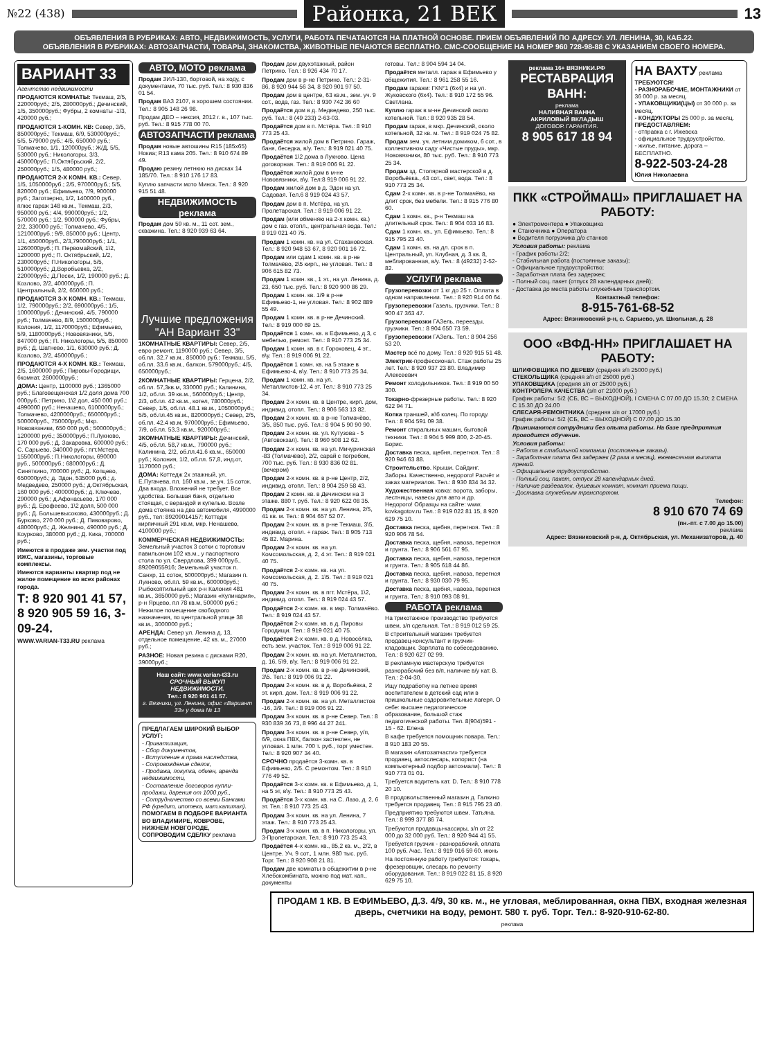№22 (438) Районка, 21 ВЕК 13
ОБЪЯВЛЕНИЯ В РУБРИКАХ: АВТО, НЕДВИЖИМОСТЬ, УСЛУГИ, РАБОТА ПЕЧАТАЮТСЯ НА ПЛАТНОЙ ОСНОВЕ. ПРИЕМ ОБЪЯВЛЕНИЙ ПО АДРЕСУ: УЛ. ЛЕНИНА, 30, КАБ.22.
ОБЪЯВЛЕНИЯ В РУБРИКАХ: АВТОЗАПЧАСТИ, ТОВАРЫ, ЗНАКОМСТВА, ЖИВОТНЫЕ ПЕЧАЮТСЯ БЕСПЛАТНО. СМС-СООБЩЕНИЕ НА НОМЕР 960 728-98-88 С УКАЗАНИЕМ СВОЕГО НОМЕРА.
ВАРИАНТ 33
Агентство недвижимости
ПРОДАЮТСЯ КОМНАТЫ: Текмаш, 2/5, 220000руб.; 2/5, 280000руб.; Дечинский, 1/5, 350000руб.; Фубры, 2 комнаты -1\3, 420000 руб.;
ПРОДАЮТСЯ 1-КОМН. КВ: Север, 3/5, 850000руб.; Текмаш, 6/9, 530000руб.; 5/5, 579000 руб.; 4/5, 650000 руб.; Толмачево, 1/1, 120000руб.; Ж/Д, 5/5, 530000 руб.; Никологоры, 3/3, 450000руб.; П.Октябрьский, 2/2, 250000руб.; 1/5, 480000 руб.;
ПРОДАЮТСЯ 2-Х КОМН. КВ.: Север, 1/5, 1050000руб.; 2/5, 970000руб.; 5/5, 820000 руб.; Ефимьево, 7/9, 900000 руб.; Заготзерно, 1/2, 1400000 руб., плюс гараж 148 кв.м., Текмаш, 2/3, 950000 руб.; 4/4, 990000руб.; 1/2, 570000 руб.; 1/2, 900000 руб.; Фубры, 2/2, 330000 руб.; Толмачево, 4/5, 1210000руб.; 9/9, 850000 руб.; Центр, 1/1, 450000руб., 2/3,790000руб.; 1/1, 1260000руб.; П. Первомайский, 1\2, 1200000 руб.; П. Октябрьский, 1/2, 230000руб.; П.Никологоры, 5/5, 510000руб.; Д.Воробьевка, 2/2, 220000руб.; Д.Пески, 1/2, 190000 руб.; Д. Козлово, 2/2, 400000руб.; П. Центральный, 2/2, 650000 руб.;
ПРОДАЮТСЯ 3-Х КОМН. КВ.: Текмаш, 1/2, 790000руб.; 2/2, 690000руб.; 1/5, 1000000руб.; Дечинский, 4/5, 790000 руб.; Толмачево, 8/9, 1500000руб.; Колония, 1/2, 1170000руб.; Ефимьево, 5/9, 1180000руб.; Нововязники, 5/5, 847000 руб.; П. Никологоры, 5/5, 850000 руб.; Д. Шатнево, 1/1, 630000 руб.; Д. Козлово, 2/2, 450000руб.;
ПРОДАЮТСЯ 4-Х КОМН. КВ.: Текмаш, 2/5, 1600000 руб.; Пировы-Городищи, 6комнат, 2600000руб.;
ДОМА: Центр, 1100000 руб.; 1365000 руб.; Благовещенская 1/2 доля дома 700 000руб.; Петрино, 1\2 дол, 450 000 руб.; 4990000 руб.; Ненашево, 6100000руб.; Толмачево, 4200000руб.; 650000руб.; 500000руб., 750000руб.; Мкр. Нововязники, 650 000 руб.; 500000руб.; 1200000 руб.; 350000руб.; П.Лукново, 170 000 руб.; Д. Захаровка, 600000 руб.; С. Сарыево, 340000 руб.; пгт.Мстера, 1550000руб.; П.Никологоры, 690000 руб., 500000руб.; 680000руб.; Д. Синяткино, 700000 руб.; Д. Копцево, 650000руб.; д. Эдон, 535000 руб.; д. Медведево, 250000 руб.; д.Октябрьская, 160 000 руб.; 400000руб.; д. Ключево, 290000 руб.; д.Афонасьево, 170 000 руб.; Д. Ерофеево, 1\2 доля, 500 000 руб.; Д. Большевысоково, 430000руб.; Д. Бурково, 270 000 руб.; Д. Пивоварово, 480000руб.; Д. Желнино, 490000 руб.; Д. Коурково, 380000 руб.; Д. Кика, 700000 руб.;
Имеются в продаже зем. участки под ИЖС, магазины, торговые комплексы.
Имеются варианты квартир под не жилое помещение во всех районах города.
Т: 8 920 901 41 57, 8 920 905 59 16, 3-09-24.
WWW.VARIAN-T33.RU реклама
АВТО, МОТО реклама
Продам ЗИЛ-130, бортовой, на ходу, с документами, 70 тыс. руб. Тел.: 8 930 836 01 54.
Продам ВАЗ 2107, в хорошем состоянии. Тел.: 8 905 148 26 98.
Продам ДЕО – нексия, 2012 г. в., 107 тыс. руб. Тел.: 8 915 778 00 70.
АВТОЗАПЧАСТИ реклама
Продам новые автошины R15 (185х65) Нокиа; R13 кама 205. Тел.: 8 910 674 89 49.
Продаю резину летнюю на дисках 14 185/70. Тел.: 8 910 176 17 83.
Куплю запчасти мото Минск. Тел.: 8 920 915 51 48.
НЕДВИЖИМОСТЬ реклама
Продам дом 59 кв. м., 11 сот. зем., скважина. Тел.: 8 920 939 63 64.
Лучшие предложения
"АН Вариант 33"
1КОМНАТНЫЕ КВАРТИРЫ: Север, 2/5, евро ремонт, 1190000 руб.; Север, 3/5, об.пл. 32.7 кв.м., 850000 руб.; Текмаш, 5/5, об.пл. 33.6 кв.м., балкон, 579000руб.; 4/5, 650000руб.;
2КОМНАТНЫЕ КВАРТИРЫ: Герцена, 2/2, об.пл. 57,3кв.м, 330000 руб.; Калинина, 1/2, об.пл. 39 кв.м., 560000руб.; Центр, 2/3, об.пл. 42 кв.м., котел, 780000руб.; Север, 1/5, об.пл. 48.1 кв.м., 1050000руб.; 5/5, об.пл.45 кв.м., 820000руб.; Север, 2/5, об.пл. 42.4 кв.м, 970000руб.; Ефимьево, 7/9, об.пл. 53.3 кв.м., 920000руб.;
3КОМНАТНЫЕ КВАРТИРЫ: Дечинский, 4/5, об.пл. 58,7 кв.м., 790000 руб.; Калинина, 2/2, об.пл.41.6 кв.м., 650000 руб.; Колония, 1/2, об.пл. 57,8, инд.от, 1170000 руб.;
ДОМА: Коттедж 2х этажный, ул. Е.Пугачева, пл. 160 кв.м., зе.уч. 15 соток. Два входа. Вложений не требует. Все удобства. Большая баня, отдельно стоящая, с верандой и купелью. Возле дома стоянка на два автомобиля, 4990000 руб., тел: 89209014157; Коттедж кирпичный 291 кв.м, мкр. Ненашево, 4100000 руб.;
КОММЕРЧЕСКАЯ НЕДВИЖИМОСТЬ: Земельный участок 3 сотки с торговым павильоном 102 кв.м., у паспортного стола по ул. Свердлова, 399 000руб., 89209055916; Земельный участок п. Санхр, 11 соток, 500000руб.; Магазин п. Лукново, об.пл. 59 кв.м., 600000руб.; Рыбокоптильный цех р-н Калония 481 кв.м., 3650000 руб.; Магазин «Кулинария», р-н Ярцево, пл 78 кв.м, 500000 руб.; Нежилое помещение свободного назначения, по центральной улице 38 кв.м., 3000000 руб.;
АРЕНДА: Север ул. Ленина д. 13, отдельное помещение, 42 кв. м., 27000 руб.;
РАЗНОЕ: Новая резина с дисками R20, 39000руб.;
Наш сайт: www.varian-t33.ru
СРОЧНЫЙ ВЫКУП НЕДВИЖИМОСТИ.
Тел.: 8 920 901 41 57.
г. Вязники, ул. Ленина, офис «Вариант 33» у дома № 13
ПРЕДЛАГАЕМ ШИРОКИЙ ВЫБОР УСЛУГ:
- Приватизация,
- Сбор документов,
- Вступление в права наследства,
- Сопровождение сделок,
- Продажа, покупка, обмен, аренда недвижимости,
- Составление договоров купли-продажи, дарения от 1000 руб.,
- Сотрудничество со всеми Банками РФ (кредит, ипотека, мат.капитал).
ПОМОГАЕМ В ПОДБОРЕ ВАРИАНТА ВО ВЛАДИМИРЕ, КОВРОВЕ, НИЖНЕМ НОВГОРОДЕ, СОПРОВОДИМ СДЕЛКУ реклама
Продам дом двухэтажный, район Петрино. Тел.: 8 926 434 70 17.
Продам дом в р-не Петрино. Тел.: 2-31-86, 8 920 944 56 34, 8 920 901 97 50.
Продам дом в центре, 63 кв.м., зем. уч. 9 сот., вода, газ. Тел.: 8 930 742 36 60
Продаётся дом в д. Медведево, 250 тыс. руб. Тел.: 8 (49 233) 2-63-03.
Продаётся дом в п. Мстёра. Тел.: 8 910 773 25 43.
Продаётся жилой дом в Петрино. Гараж, баня, беседка, в/у. Тел.: 8 919 021 40 75.
Продаётся 1\2 дома в Лукново. Цена договорная. Тел.: 8 919 006 91 22.
Продаётся жилой дом в м-не Нововязники, в\у. Тел:8 919 006 91 22.
Продам жилой дом в д. Эдон на ул. Садовая. Тел.6 8 919 024 43 57.
Продам дом в п. Мстёра, на ул. Пролетарская. Тел.: 8 919 006 91 22.
Продам (или обменяю на 2-х комн. кв.) дом с газ. отопл., центральная вода. Тел.: 8 919 021 40 75.
Продам 1 комн. кв. на ул. Стахановская. Тел.: 8 920 948 53 67, 8 920 901 16 72.
Продам или сдам 1 комн. кв. в р-не Толмачёво, 2\5 кирп., не угловая. Тел.: 8 906 615 82 73.
Продам 1 комн. кв., 1 эт., на ул. Ленина, д. 23, 650 тыс. руб. Тел.: 8 920 900 86 29.
Продам 1 комн. кв. 1/9 в р-не Ефимьево-1, не угловая. Тел.: 8 902 889 55 49.
Продам 1 комн. кв. в р-не Дечинский. Тел.: 8 919 000 69 15.
Продаётся 1 комн. кв. в Ефимьево, д.3, с мебелью, ремонт. Тел.: 8 910 773 25 34.
Продам 1 комн. кв. в г. Гороховец, 4 эт., в\у. Тел.: 8 919 006 91 22.
Продаётся 1 комн. кв. на 5 этаже в Ефимьево-4, в\у. Тел.: 8 910 773 25 34.
Продам 1 комн. кв. на ул. Металлистов-12, 4 эт. Тел.: 8 910 773 25 34.
Продам 2-х комн. кв. в Центре, кирп. дом, индивид. отопл. Тел.: 8 906 563 13 82.
Продам 2-х комн. кв. в р-не Толмачёво, 3/5, 850 тыс. руб. Тел.: 8 904 5 90 90 90.
Продам 2-х комн. кв. ул. Кутузова - 5 (Автовокзал). Тел.: 8 960 508 12 62.
Продам 2-х комн. кв. на ул. Мичуринская -83 (Толмачёво), 2/2, сарай с погребом, 700 тыс. руб. Тел.: 8 930 836 02 81. (вечером)
Продам 2-х комн. кв. в р-не Центр, 2/2, индивид. отопл. Тел.: 8 904 259 58 43.
Продам 2 комн. кв. в Дечинском на 3 этаже. 880 т. руб. Тел.: 8 920 622 08 35.
Продам 2-х комн. кв. на ул. Ленина, 2/5, 41 кв. м. Тел.: 8 904 657 52 07.
Продам 2-х комн. кв. в р-не Текмаш, 3\5, индивид. отопл. + гараж. Тел.: 8 905 713 45 82. Марина.
Продам 2-х комн. кв. на ул. Комсомольская, д. 2, 4 эт. Тел.: 8 919 021 40 75.
Продаётся 2-х комн. кв. на ул. Комсомольская, д. 2. 1\5. Тел.: 8 919 021 40 75.
Продам 2-х комн. кв. в пгт. Мстёра, 1\2, индивид. отопл. Тел.: 8 919 024 43 57.
Продаётся 2-х комн. кв. в мкр. Толмачёво. Тел.: 8 919 024 43 57.
Продаётся 2-х комн. кв. в д. Пировы Городищи. Тел.: 8 919 021 40 75.
Продаётся 2-х комн. кв. в д. Новосёлка, есть зем. участок. Тел.: 8 919 006 91 22.
Продам 2-х комн. кв. на ул. Металлистов, д. 16, 5\9, в\у. Тел.: 8 919 006 91 22.
Продам 2-х комн. кв. в р-не Дечинский, 3\5. Тел.: 8 919 006 91 22.
Продам 2-х комн. кв. в д. Воробьёвка, 2 эт. кирп. дом. Тел.: 8 919 006 91 22.
Продам 2-х комн. кв. на ул. Металлистов -16, 3/9. Тел.: 8 919 006 91 22.
Продам 3-х комн. кв. в р-не Север. Тел.: 8 930 839 36 73, 8 996 44 27 241.
Продам 3-х комн. кв. в р-не Север, у/п, 6/9, окна ПВХ, балкон застеклен, не угловая. 1 млн. 700 т. руб., торг уместен. Тел.: 8 920 907 34 40.
СРОЧНО продаётся 3-комн. кв. в Ефимьево, 2/5. С ремонтом. Тел.: 8 910 776 49 52.
Продаётся 3-х комн. кв. в Ефимьево, д. 1, на 5 эт, в\у. Тел.: 8 910 773 25 43.
Продаётся 3-х комн. кв. на С. Лазо, д. 2, 6 эт. Тел.: 8 910 773 25 43.
Продам 3-х комн. кв. на ул. Ленина, 7 этаж. Тел.: 8 910 773 25 43.
Продам 3-х комн. кв. в п. Никологоры, ул. 3-Пролетарская. Тел.: 8 910 773 25 43.
Продаётся 4-х комн. кв., 85,2 кв. м., 2/2, в Центре. Уч. 9 сот., 1 млн. 980 тыс. руб. Торг. Тел.: 8 920 908 21 81.
Продам две комнаты в общежитии в р-не Хлебокомбината, можно под мат. кап., документы
готовы. Тел.: 8 904 594 14 04.
Продаётся металл. гараж в Ефимьево у общежития. Тел.: 8 961 258 55 16.
Продам гаражи: ГКN°1 (6х4) и на ул. Жуковского (6х4). Тел.: 8 910 172 55 96. Светлана.
Куплю гараж в м-не Дечинский около котельной. Тел.: 8 920 935 28 54.
Продам гараж, в мкр. Дечинский, около котельной, 32 кв. м. Тел.: 8 919 024 75 82.
Продам зем. уч. летним домиком, 6 сот., в коллективном саду «Чистые пруды», мкр. Нововязники, 80 тыс. руб. Тел.: 8 910 773 25 34.
Продам зд. Столярной мастерской в д. Воробьёвка., 43 сот., свет, вода. Тел.: 8 910 773 25 34.
Сдам 2-х комн. кв. в р-не Толмачёво, на длит срок, без мебели. Тел.: 8 915 776 80 60.
Сдам 1 комн. кв., р-н Текмаш на длительный срок. Тел.: 8 904 033 16 83.
Сдам 1 комн. кв., ул. Ефимьево. Тел.: 8 915 795 23 40.
Сдам 1 комн. кв. на дл. срок в п. Центральный, ул. Клубная, д. 3 кв. 8, меблированная, в/у. Тел.: 8 (49232) 2-52-82.
УСЛУГИ реклама
Грузоперевозки от 1 кг до 25 т. Оплата в одном направлении. Тел.: 8 920 914 00 64.
Грузоперевозки Газель, грузчики. Тел.: 8 900 47 363 47.
Грузоперевозки ГАЗель, переезды, грузчики. Тел.: 8 904 650 73 59.
Грузоперевозки ГАЗель. Тел.: 8 904 256 53 20.
Мастер всё по дому. Тел.: 8 920 915 51 48.
Электрик-профессионал. Стаж работы 25 лет. Тел.: 8 920 937 23 80. Владимир Алексеевич
Ремонт холодильников. Тел.: 8 919 00 50 300.
Токарно-фрезерные работы. Тел.: 8 920 622 94 71.
Копка траншей, ж\б колец. По городу. Тел.: 8 904 591 09 38.
Ремонт стиральных машин, бытовой техники. Тел.: 8 904 5 999 800, 2-20-45. Борис.
Доставка песка, щебня, перегноя. Тел.: 8 920 946 63 88.
Строительство. Крыши. Сайдинг. Заборы. Качественно, недорого! Расчёт и заказ материалов. Тел.: 8 930 834 34 32.
Художественная ковка: ворота, заборы, лестницы, навесы для авто и др. Недорого! Образцы на сайте: www. kovkagotov.ru Тел.: 8 919 022 81 15, 8 920 629 75 10.
Доставка песка, щебня, перегноя. Тел.: 8 920 906 78 54.
Доставка песка, щебня, навоза, перегноя и грунта. Тел.: 8 906 561 67 95.
Доставка песка, щебня, навоза, перегноя и грунта. Тел.: 8 905 618 44 86.
Доставка песка, щебня, навоза, перегноя и грунта. Тел.: 8 930 030 79 95.
Доставка песка, щебня, навоза, перегноя и грунта. Тел.: 8 910 093 08 91.
РАБОТА реклама
На трикотажное производство требуются швеи, з/п сдельная. Тел.: 8 919 012 59 25.
В строительный магазин требуется продавец-консультант и грузчик-кладовщик. Зарплата по собеседованию. Тел.: 8 920 627 02 99.
В рекламную мастерскую требуется разнорабочий без в/п, наличие в/у кат. В. Тел.: 2-04-30.
Ищу подработку на летнее время воспитателем в детский сад или в пришкольные оздоровительные лагеря. О себе: высшее педагогическое образование, большой стаж педагогической работы. Тел. 8(904)591 - 15 - 62. Елена
В кафе требуется помощник повара. Тел.: 8 910 183 20 55.
В магазин «Автозапчасти» требуется продавец, автослесарь, колорист (на компьютерный подбор автоэмали). Тел.: 8 910 773 01 01.
Требуется водитель кат. D. Тел.: 8 910 778 20 10.
В продовольственный магазин д. Галкино требуется продавец. Тел.: 8 915 795 23 40.
Предприятию требуются швеи. Татьяна. Тел.: 8 999 377 86 74.
Требуются продавцы-кассиры, з/п от 22 000 до 32 000 руб. Тел.: 8 920 944 41 55.
Требуется грузчик - разнорабочий, оплата 100 руб. /час. Тел.: 8 919 016 59 60. июнь
На постоянную работу требуются: токарь, фрезеровщик, слесарь по ремонту оборудования. Тел.: 8 919 022 81 15, 8 920 629 75 10.
реклама 16+ ВЯЗНИКИ.РФ
РЕСТАВРАЦИЯ ВАНН:
реклама
НАЛИВНАЯ ВАННА
АКРИЛОВЫЙ ВКЛАДЫШ
ДОГОВОР. ГАРАНТИЯ.
8 905 617 18 94
НА ВАХТУ реклама
ТРЕБУЮТСЯ!
- РАЗНОРАБОЧИЕ, МОНТАЖНИКИ от 36 000 р. за месяц.
- УПАКОВЩИКИ(ЦЫ) от 30 000 р. за месяц.
- КОНДУКТОРЫ 25 000 р. за месяц.
ПРЕДОСТАВЛЯЕМ:
- отправка с г. Ижевска
- официальное трудоустройство,
- жилье, питание, дорога – БЕСПЛАТНО.
8-922-503-24-28
Юлия Николаевна
ПКК «СТРОЙМАШ» ПРИГЛАШАЕТ НА РАБОТУ:
● Электромонтера ● Упаковщика
● Станочника ● Оператора
● Водителя погрузчика д/о станков
Условия работы: реклама
- График работы 2/2;
- Стабильная работа (постоянные заказы);
- Официальное трудоустройство;
- Заработная плата без задержек;
- Полный соц. пакет (отпуск 28 календарных дней);
- Доставка до места работы служебным транспортом.
Контактный телефон:
8-915-761-68-52
Адрес: Вязниковский р-н, с. Сарыево, ул. Школьная, д. 28
ООО «ВФД-НН» ПРИГЛАШАЕТ НА РАБОТУ:
ШЛИФОВЩИКА ПО ДЕРЕВУ (средняя з/п 25000 руб.)
СТЕКОЛЬЩИКА (средняя з/п от 25000 руб.)
УПАКОВЩИКА (средняя з/п от 25000 руб.)
КОНТРОЛЕРА КАЧЕСТВА (з/п от 21000 руб.)
График работы: 5/2 (СБ, ВС – ВЫХОДНОЙ), I СМЕНА С 07.00 ДО 15.30; 2 СМЕНА С 15.30 ДО 24.00
СЛЕСАРЯ-РЕМОНТНИКА (средняя з/п от 17000 руб.)
График работы: 5/2 (СБ, ВС – ВЫХОДНОЙ) С 07.00 ДО 15.30
Принимаются сотрудники без опыта работы. На базе предприятия проводится обучение.
Условия работы:
- Работа в стабильной компании (постоянные заказы).
- Заработная плата без задержек (2 раза в месяц), ежемесячная выплата премий.
- Официальное трудоустройство.
- Полный соц. пакет, отпуск 28 календарных дней.
- Наличие раздевалок, душевых комнат, комнат приема пищи.
- Доставка служебным транспортом.
Телефон:
8 910 670 74 69
(пн.-пт. с 7.00 до 15.00)
реклама
Адрес: Вязниковский р-н, д. Октябрьская, ул. Механизаторов, д. 40
ПРОДАМ 1 КВ. В ЕФИМЬЕВО, Д.3. 4/9, 30 кв. м., не угловая, меблированная, окна ПВХ, входная железная дверь, счетчики на воду, ремонт. 580 т. руб. Торг. Тел.: 8-920-910-62-80.
реклама